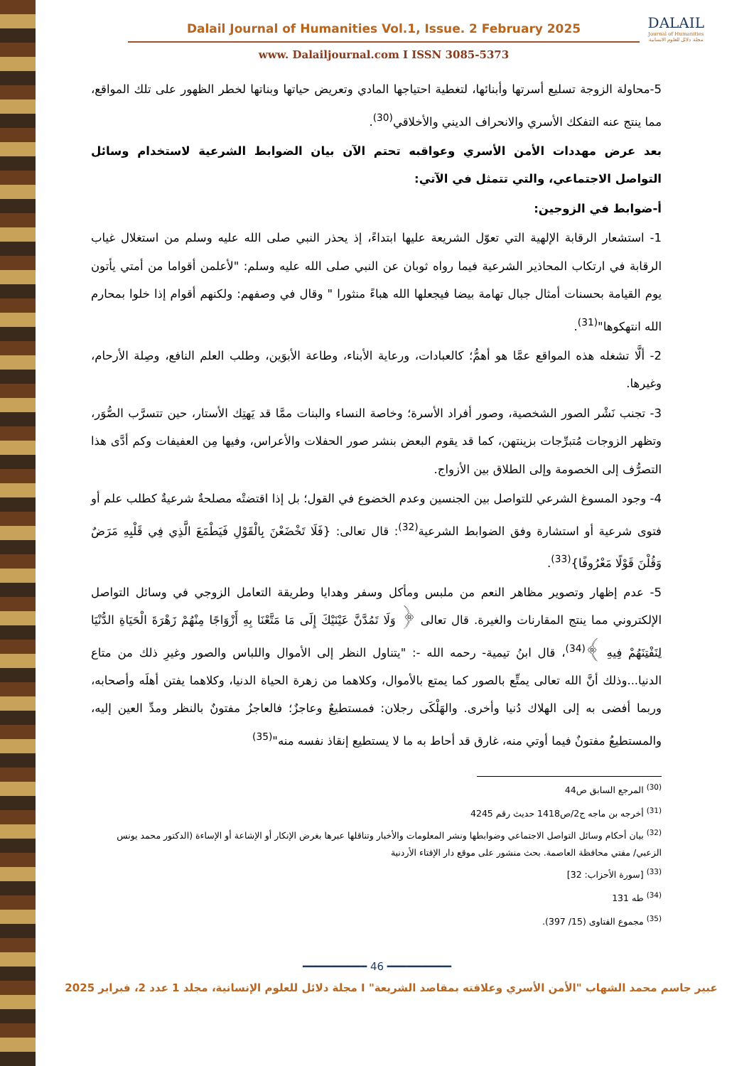DALAIL
Journal of Humanities
مجلة دلائل للعلوم الانسانية
Dalail Journal of Humanities Vol.1, Issue. 2 February 2025
www. Dalailjournal.com I ISSN 3085-5373
5-محاولة الزوجة تسليع أسرتها وأبنائها، لتغطية احتياجها المادي وتعريض حياتها وبناتها لخطر الظهور على تلك المواقع، مما ينتج عنه التفكك الأسري والانحراف الديني والأخلاقي<sup>(30)</sup>.
بعد عرض مهددات الأمن الأسري وعواقبه تحتم الآن بيان الضوابط الشرعية لاستخدام وسائل التواصل الاجتماعي، والتي تتمثل في الآتي:
أ-ضوابط في الزوجين:
1- استشعار الرقابة الإلهية التي تعوّل الشريعة عليها ابتداءً، إذ يحذر النبي صلى الله عليه وسلم من استغلال غياب الرقابة في ارتكاب المحاذير الشرعية فيما رواه ثوبان عن النبي صلى الله عليه وسلم: "لأعلمن أقواما من أمتي يأتون يوم القيامة بحسنات أمثال جبال تهامة بيضا فيجعلها الله هباءً منثورا " وقال في وصفهم: ولكنهم أقوام إذا خلوا بمحارم الله انتهكوها"<sup>(31)</sup>.
2- ألَّا تشغله هذه المواقع عمَّا هو أهمُّ؛ كالعبادات، ورعاية الأبناء، وطاعة الأبوَين، وطلب العلم النافع، وصِلة الأرحام، وغيرها.
3- تجنب نَشْر الصور الشخصية، وصور أفراد الأسرة؛ وخاصة النساء والبنات ممَّا قد يَهتِك الأستار، حين تتسرَّب الصُّوَر، وتظهر الزوجات مُتبرِّجات بزينتهن، كما قد يقوم البعض بنشر صور الحفلات والأعراس، وفيها مِن العفيفات وكم أدَّى هذا التصرُّف إلى الخصومة وإلى الطلاق بين الأزواج.
4- وجود المسوغ الشرعي للتواصل بين الجنسين وعدم الخضوع في القول؛ بل إذا اقتضتْه مصلحةٌ شرعيةٌ كطلب علم أو فتوى شرعية أو استشارة وفق الضوابط الشرعية<sup>(32)</sup>: قال تعالى: {فَلَا تَخْضَعْنَ بِالْقَوْلِ فَيَطْمَعَ الَّذِي فِي قَلْبِهِ مَرَضٌ وَقُلْنَ قَوْلًا مَعْرُوفًا}<sup>(33)</sup>.
5- عدم إظهار وتصوير مظاهر النعم من ملبس ومأكل وسفر وهدايا وطريقة التعامل الزوجي في وسائل التواصل الإلكتروني مما ينتج المقارنات والغيرة. قال تعالى ﴿ وَلَا تَمُدَّنَّ عَيْنَيْكَ إِلَى مَا مَتَّعْنَا بِهِ أَزْوَاجًا مِنْهُمْ زَهْرَةَ الْحَيَاةِ الدُّنْيَا لِنَفْتِنَهُمْ فِيهِ ﴾<sup>(34)</sup>، قال ابنُ تيمية- رحمه الله -: "يتناول النظر إلى الأموال واللباس والصور وغيرِ ذلك من متاع الدنيا...وذلك أنَّ الله تعالى يمتِّع بالصور كما يمتع بالأموال، وكلاهما من زهرة الحياة الدنيا، وكلاهما يفتن أهلَه وأصحابه، وربما أفضى به إلى الهلاك دُنيا وأخرى. والهَلْكَى رجلان: فمستطيعٌ وعاجزٌ؛ فالعاجزُ مفتونٌ بالنظر ومدِّ العين إليه، والمستطيعُ مفتونٌ فيما أوتي منه، غارق قد أحاط به ما لا يستطيع إنقاذ نفسه منه"<sup>(35)</sup>
<sup>(30)</sup> المرجع السابق ص44
<sup>(31)</sup> أخرجه بن ماجه ج2/ص1418 حديث رقم 4245
<sup>(32)</sup> بيان أحكام وسائل التواصل الاجتماعي وضوابطها ونشر المعلومات والأخبار وتناقلها عبرها بغرض الإنكار أو الإشاعة أو الإساءة (الدكتور محمد يونس الزعبي/ مفتي محافظة العاصمة. بحث منشور على موقع دار الإفتاء الأردنية
<sup>(33)</sup> [سورة الأحزاب: 32]
<sup>(34)</sup> طه 131
<sup>(35)</sup> مجموع الفتاوى (15/ 397).
━━━━━━━━━━ 46 ━━━━━━━━━━
عبير جاسم محمد الشهاب "الأمن الأسري وعلاقته بمقاصد الشريعة" I مجلة دلائل للعلوم الإنسانية، مجلد 1 عدد 2، فبراير 2025